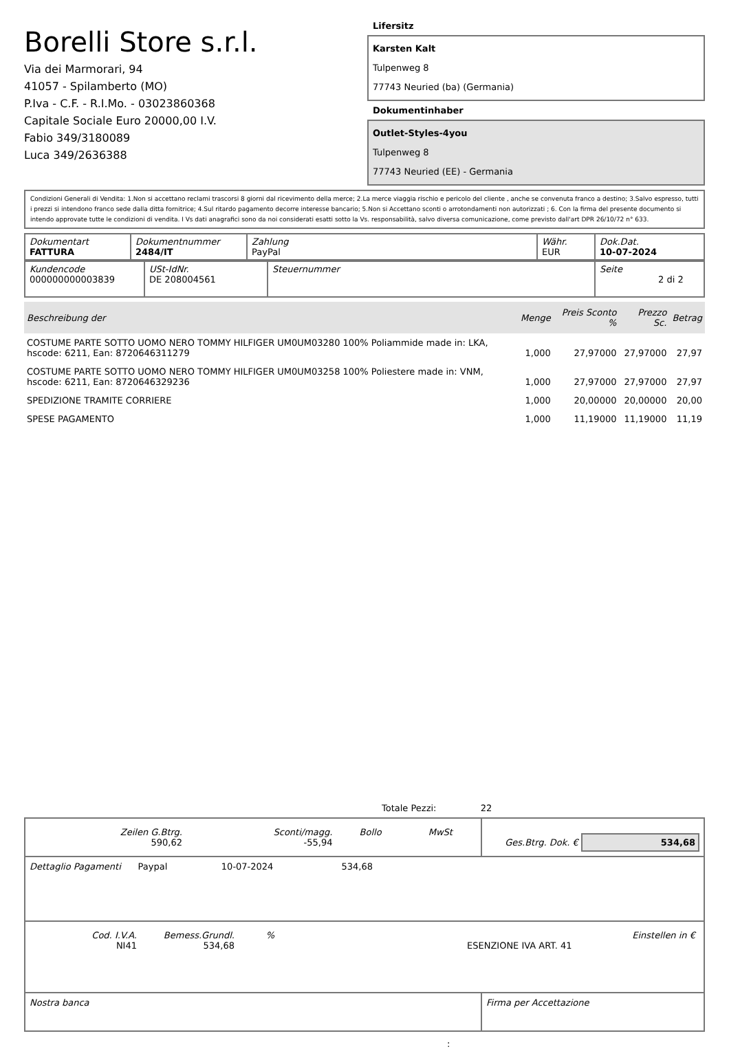Borelli Store s.r.l.
Via dei Marmorari, 94
41057 - Spilamberto (MO)
P.Iva - C.F. - R.I.Mo. - 03023860368
Capitale Sociale Euro 20000,00 I.V.
Fabio 349/3180089
Luca 349/2636388
Lifersitz
Karsten Kalt
Tulpenweg 8
77743 Neuried (ba) (Germania)
Dokumentinhaber
Outlet-Styles-4you
Tulpenweg 8
77743 Neuried (EE) - Germania
Condizioni Generali di Vendita: 1.Non si accettano reclami trascorsi 8 giorni dal ricevimento della merce; 2.La merce viaggia rischio e pericolo del cliente , anche se convenuta franco a destino; 3.Salvo espresso, tutti i prezzi si intendono franco sede dalla ditta fornitrice; 4.Sul ritardo pagamento decorre interesse bancario; 5.Non si Accettano sconti o arrotondamenti non autorizzati ; 6. Con la firma del presente documento si intendo approvate tutte le condizioni di vendita. I Vs dati anagrafici sono da noi considerati esatti sotto la Vs. responsabilità, salvo diversa comunicazione, come previsto dall'art DPR 26/10/72 n° 633.
| Dokumentart FATTURA | Dokumentnummer 2484/IT | Zahlung PayPal | Währ. EUR | Dok.Dat. 10-07-2024 |
| Kundencode 000000000003839 | USt-IdNr. DE 208004561 | Steuernummer | Seite 2 di 2 |
| Beschreibung der | Menge | Preis Sconto % | Prezzo Sc. | Betrag |
| --- | --- | --- | --- | --- |
| COSTUME PARTE SOTTO UOMO NERO TOMMY HILFIGER UM0UM03280 100% Poliammide made in: LKA, hscode: 6211, Ean: 8720646311279 | 1,000 | 27,97000 | 27,97000 | 27,97 |
| COSTUME PARTE SOTTO UOMO NERO TOMMY HILFIGER UM0UM03258 100% Poliestere made in: VNM, hscode: 6211, Ean: 8720646329236 | 1,000 | 27,97000 | 27,97000 | 27,97 |
| SPEDIZIONE TRAMITE CORRIERE | 1,000 | 20,00000 | 20,00000 | 20,00 |
| SPESE PAGAMENTO | 1,000 | 11,19000 | 11,19000 | 11,19 |
Totale Pezzi: 22
| / Zeilen G.Btrg. 590,62 / Sconti/magg. -55,94 / Bollo / MwSt / | Ges.Btrg. Dok. € 534,68 |
| Dettaglio Pagamenti Paypal 10-07-2024 534,68 | |
| / Cod. I.V.A. NI41 / Bemess.Grundl. 534,68 / % / ESENZIONE IVA ART. 41 / Einstellen in € / | |
| Nostra banca | Firma per Accettazione |
: